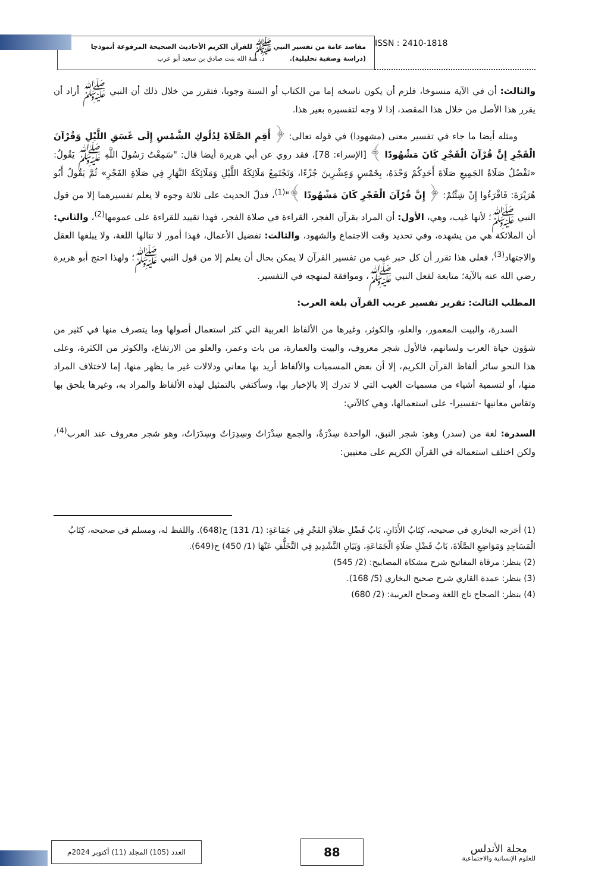مقاصد عامة من تفسير النبي ﷺ للقرآن الكريم الأحاديث الصحيحة المرفوعة أنموذجا
(دراسة وصفية تحليلية). د. هبة الله بنت صادق بن سعيد أبو عرب
ISSN : 2410-1818
والثالث: أن في الآية منسوخا، فلزم أن يكون ناسخه إما من الكتاب أو السنة وجوبا، فتقرر من خلال ذلك أن النبي ﷺ أراد أن يقرر هذا الأصل من خلال هذا المقصد، إذا لا وجه لتفسيره بغير هذا.
ومثله أيضا ما جاء في تفسير معنى (مشهودا) في قوله تعالى: ﴿ أَقِمِ الصَّلَاةَ لِدُلُوكِ الشَّمْسِ إِلَى غَسَقِ اللَّيْلِ وَقُرْآنَ الْفَجْرِ إِنَّ قُرْآنَ الْفَجْرِ كَانَ مَشْهُودًا ﴾ [الإسراء: 78]، فقد روي عن أبي هريرة أيضا قال: "سَمِعْتُ رَسُولَ اللَّهِ ﷺ يَقُولُ: «تَفْضُلُ صَلَاةُ الجَمِيعِ صَلَاةَ أَحَدِكُمْ وَحْدَهُ، بِخَمْسٍ وَعِشْرِينَ جُزْءًا، وَتَجْتَمِعُ مَلَائِكَةُ اللَّيْلِ وَمَلَائِكَةُ النَّهَارِ فِي صَلَاةِ الفَجْرِ» ثُمَّ يَقُولُ أَبُو هُرَيْرَةَ: فَاقْرَءُوا إِنْ شِئْتُمْ: ﴿ إِنَّ قُرْآنَ الْفَجْرِ كَانَ مَشْهُودًا ﴾"<sup>(1)</sup>، فدلّ الحديث على ثلاثة وجوه لا يعلم تفسيرهما إلا من قول النبي ﷺ؛ لأنها غيب، وهي، الأول: أن المراد بقرآن الفجر، القراءة في صلاة الفجر، فهذا تقييد للقراءة على عمومها<sup>(2)</sup>، والثاني: أن الملائكة هي من يشهده، وفي تحديد وقت الاجتماع والشهود، والثالث: تفضيل الأعمال، فهذا أمور لا تنالها اللغة، ولا يبلغها العقل والاجتهاد<sup>(3)</sup>، فعلى هذا تقرر أن كل خبر غيب من تفسير القرآن لا يمكن بحال أن يعلم إلا من قول النبي ﷺ؛ ولهذا احتج أبو هريرة رضي الله عنه بالآية؛ متابعة لفعل النبي ﷺ، وموافقة لمنهجه في التفسير.
المطلب الثالث: تقرير تفسير غريب القرآن بلغة العرب:
السدرة، والبيت المعمور، والعلو، والكوثر، وغيرها من الألفاظ العربية التي كثر استعمال أصولها وما يتصرف منها في كثير من شؤون حياة العرب ولسانهم، فالأول شجر معروف، والبيت والعمارة، من بات وعمر، والعلو من الارتفاع، والكوثر من الكثرة، وعلى هذا النحو سائر ألفاظ القرآن الكريم، إلا أن بعض المسميات والألفاظ أريد بها معاني ودلالات غير ما يظهر منها، إما لاختلاف المراد منها، أو لتسمية أشياء من مسميات الغيب التي لا تدرك إلا بالإخبار بها، وسأكتفي بالتمثيل لهذه الألفاظ والمراد به، وغيرها يلحق بها وتقاس معانيها -تفسيرا- على استعمالها، وهي كالآتي:
السدرة: لغة من (سدر) وهو: شجر النبق، الواحدة سِدْرَةٌ، والجمع سِدْرَاتٌ وسِدِرَاتٌ وسِدَرَاتٌ، وهو شجر معروف عند العرب<sup>(4)</sup>، ولكن اختلف استعماله في القرآن الكريم على معنيين:
(1) أخرجه البخاري في صحيحه، كِتَابُ الأَذَانِ، بَابُ فَضْلِ صَلاَةِ الفَجْرِ فِي جَمَاعَةٍ: (1/ 131) ح(648). واللفظ له، ومسلم في صحيحه، كِتَابُ الْمَسَاجِدِ وَمَوَاضِعِ الصَّلَاةَ، بَابُ فَضْلِ صَلَاةِ الْجَمَاعَةِ، وَبَيَانِ التَّشْدِيدِ فِي التَّخَلُّفِ عَنْهَا (1/ 450) ح(649).
(2) ينظر: مرقاة المفاتيح شرح مشكاة المصابيح: (2/ 545)
(3) ينظر: عمدة القاري شرح صحيح البخاري (5/ 168).
(4) ينظر: الصحاح تاج اللغة وصحاح العربية: (2/ 680)
العدد (105) المجلد (11) أكتوبر 2024م
88
مجلة الأندلس
للعلوم الإنسانية والاجتماعية